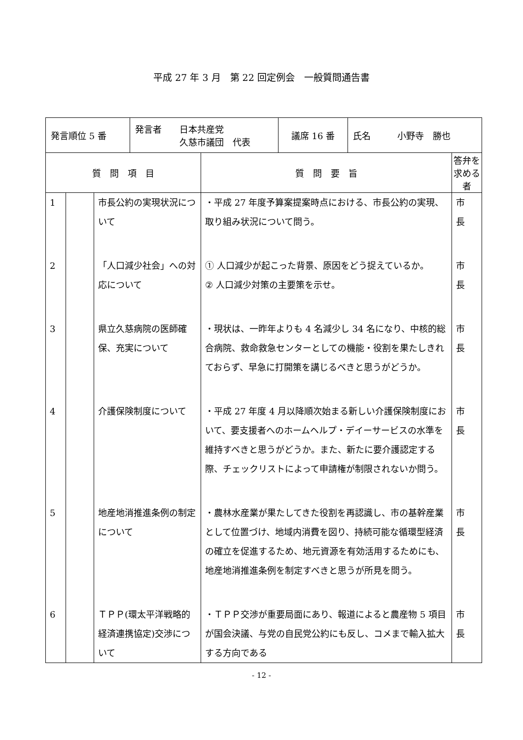平成 27 年 3 月　第 22 回定例会　一般質問通告書
| / 発言順位 5 番 / 発言者 日本共産党 久慈市議団 代表 / 議席 16 番 / 氏名 小野寺 勝也 / | | | | |
| 質 問 項 目 | | | 質 問 要 旨 | 答弁を求める者 |
| 1 | | 市長公約の実現状況について | ・平成 27 年度予算案提案時点における、市長公約の実現、取り組み状況について問う。 | 市 長 |
| 2 | | 「人口減少社会」への対応について | ① 人口減少が起こった背景、原因をどう捉えているか。 ② 人口減少対策の主要策を示せ。 | 市 長 |
| 3 | | 県立久慈病院の医師確保、充実について | ・現状は、一昨年よりも 4 名減少し 34 名になり、中核的総合病院、救命救急センターとしての機能・役割を果たしきれておらず、早急に打開策を講じるべきと思うがどうか。 | 市 長 |
| 4 | | 介護保険制度について | ・平成 27 年度 4 月以降順次始まる新しい介護保険制度において、要支援者へのホームヘルプ・デイーサービスの水準を維持すべきと思うがどうか。また、新たに要介護認定する際、チェックリストによって申請権が制限されないか問う。 | 市 長 |
| 5 | | 地産地消推進条例の制定について | ・農林水産業が果たしてきた役割を再認識し、市の基幹産業として位置づけ、地域内消費を図り、持続可能な循環型経済の確立を促進するため、地元資源を有効活用するためにも、地産地消推進条例を制定すべきと思うが所見を問う。 | 市 長 |
| 6 | | ＴＰＰ(環太平洋戦略的経済連携協定)交渉について | ・ＴＰＰ交渉が重要局面にあり、報道によると農産物 5 項目が国会決議、与党の自民党公約にも反し、コメまで輸入拡大する方向である | 市 長 |
- 12 -